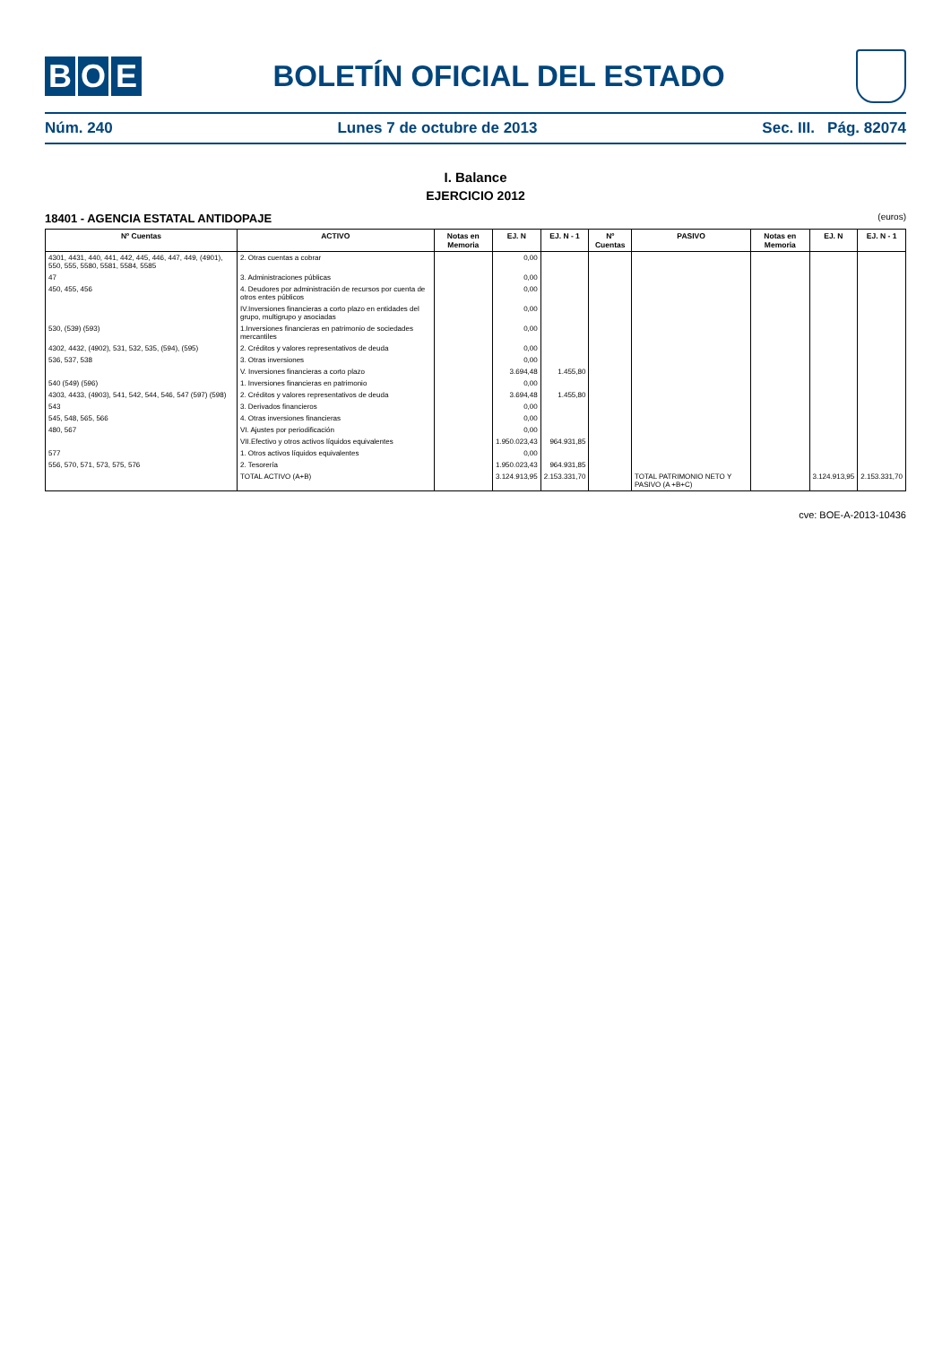B O E
BOLETÍN OFICIAL DEL ESTADO
Núm. 240 Lunes 7 de octubre de 2013 Sec. III. Pág. 82074
I. Balance
EJERCICIO 2012
18401 - AGENCIA ESTATAL ANTIDOPAJE (euros)
| Nº Cuentas | ACTIVO | Notas en Memoria | EJ. N | EJ. N - 1 | Nº Cuentas | PASIVO | Notas en Memoria | EJ. N | EJ. N - 1 |
| --- | --- | --- | --- | --- | --- | --- | --- | --- | --- |
| 4301, 4431, 440, 441, 442, 445, 446, 447, 449, (4901), 550, 555, 5580, 5581, 5584, 5585 | 2. Otras cuentas a cobrar | | 0,00 | | | | | | |
| 47 | 3. Administraciones públicas | | 0,00 | | | | | | |
| 450, 455, 456 | 4. Deudores por administración de recursos por cuenta de otros entes públicos | | 0,00 | | | | | | |
| | IV.Inversiones financieras a corto plazo en entidades del grupo, multigrupo y asociadas | | 0,00 | | | | | | |
| 530, (539) (593) | 1.Inversiones financieras en patrimonio de sociedades mercantiles | | 0,00 | | | | | | |
| 4302, 4432, (4902), 531, 532, 535, (594), (595) | 2. Créditos y valores representativos de deuda | | 0,00 | | | | | | |
| 536, 537, 538 | 3. Otras inversiones | | 0,00 | | | | | | |
| | V. Inversiones financieras a corto plazo | | 3.694,48 | 1.455,80 | | | | | |
| 540 (549) (596) | 1. Inversiones financieras en patrimonio | | 0,00 | | | | | | |
| 4303, 4433, (4903), 541, 542, 544, 546, 547 (597) (598) | 2. Créditos y valores representativos de deuda | | 3.694,48 | 1.455,80 | | | | | |
| 543 | 3. Derivados financieros | | 0,00 | | | | | | |
| 545, 548, 565, 566 | 4. Otras inversiones financieras | | 0,00 | | | | | | |
| 480, 567 | VI. Ajustes por periodificación | | 0,00 | | | | | | |
| | VII.Efectivo y otros activos líquidos equivalentes | | 1.950.023,43 | 964.931,85 | | | | | |
| 577 | 1. Otros activos líquidos equivalentes | | 0,00 | | | | | | |
| 556, 570, 571, 573, 575, 576 | 2. Tesorería | | 1.950.023,43 | 964.931,85 | | | | | |
| | TOTAL ACTIVO (A+B) | | 3.124.913,95 | 2.153.331,70 | | TOTAL PATRIMONIO NETO Y PASIVO (A +B+C) | | 3.124.913,95 | 2.153.331,70 |
cve: BOE-A-2013-10436